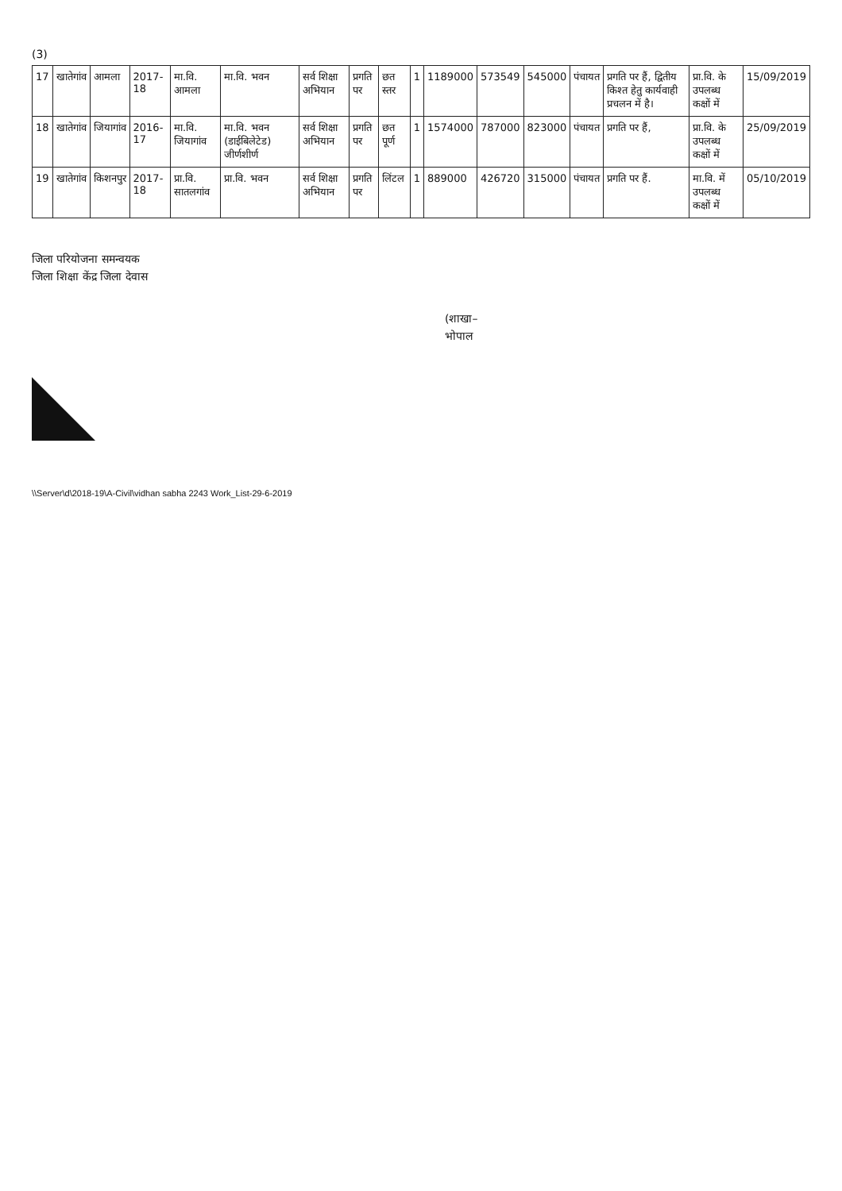(3)
| 17 | खातेगांव | आमला | 2017-18 | मा.वि. आमला | मा.वि. भवन | सर्व शिक्षा अभियान | प्रगति पर | छत स्तर | 1 | 1189000 | 573549 | 545000 | पंचायत | प्रगति पर हैं, द्वितीय किश्त हेतु कार्यवाही प्रचलन में है। | प्रा.वि. के उपलब्ध कक्षों में | 15/09/2019 |
| 18 | खातेगांव | जियागांव | 2016-17 | मा.वि. जियागांव | मा.वि. भवन (डाईबिलेटेड) जीर्णशीर्ण | सर्व शिक्षा अभियान | प्रगति पर | छत पूर्ण | 1 | 1574000 | 787000 | 823000 | पंचायत | प्रगति पर हैं, | प्रा.वि. के उपलब्ध कक्षों में | 25/09/2019 |
| 19 | खातेगांव | किशनपुर | 2017-18 | प्रा.वि. सातलगांव | प्रा.वि. भवन | सर्व शिक्षा अभियान | प्रगति पर | लिंटल | 1 | 889000 | 426720 | 315000 | पंचायत | प्रगति पर हैं. | मा.वि. में उपलब्ध कक्षों में | 05/10/2019 |
जिला परियोजना समन्वयक
जिला शिक्षा केंद्र जिला देवास
(शाखा–
भोपाल
\\Server\d\2018-19\A-Civil\vidhan sabha 2243 Work_List-29-6-2019